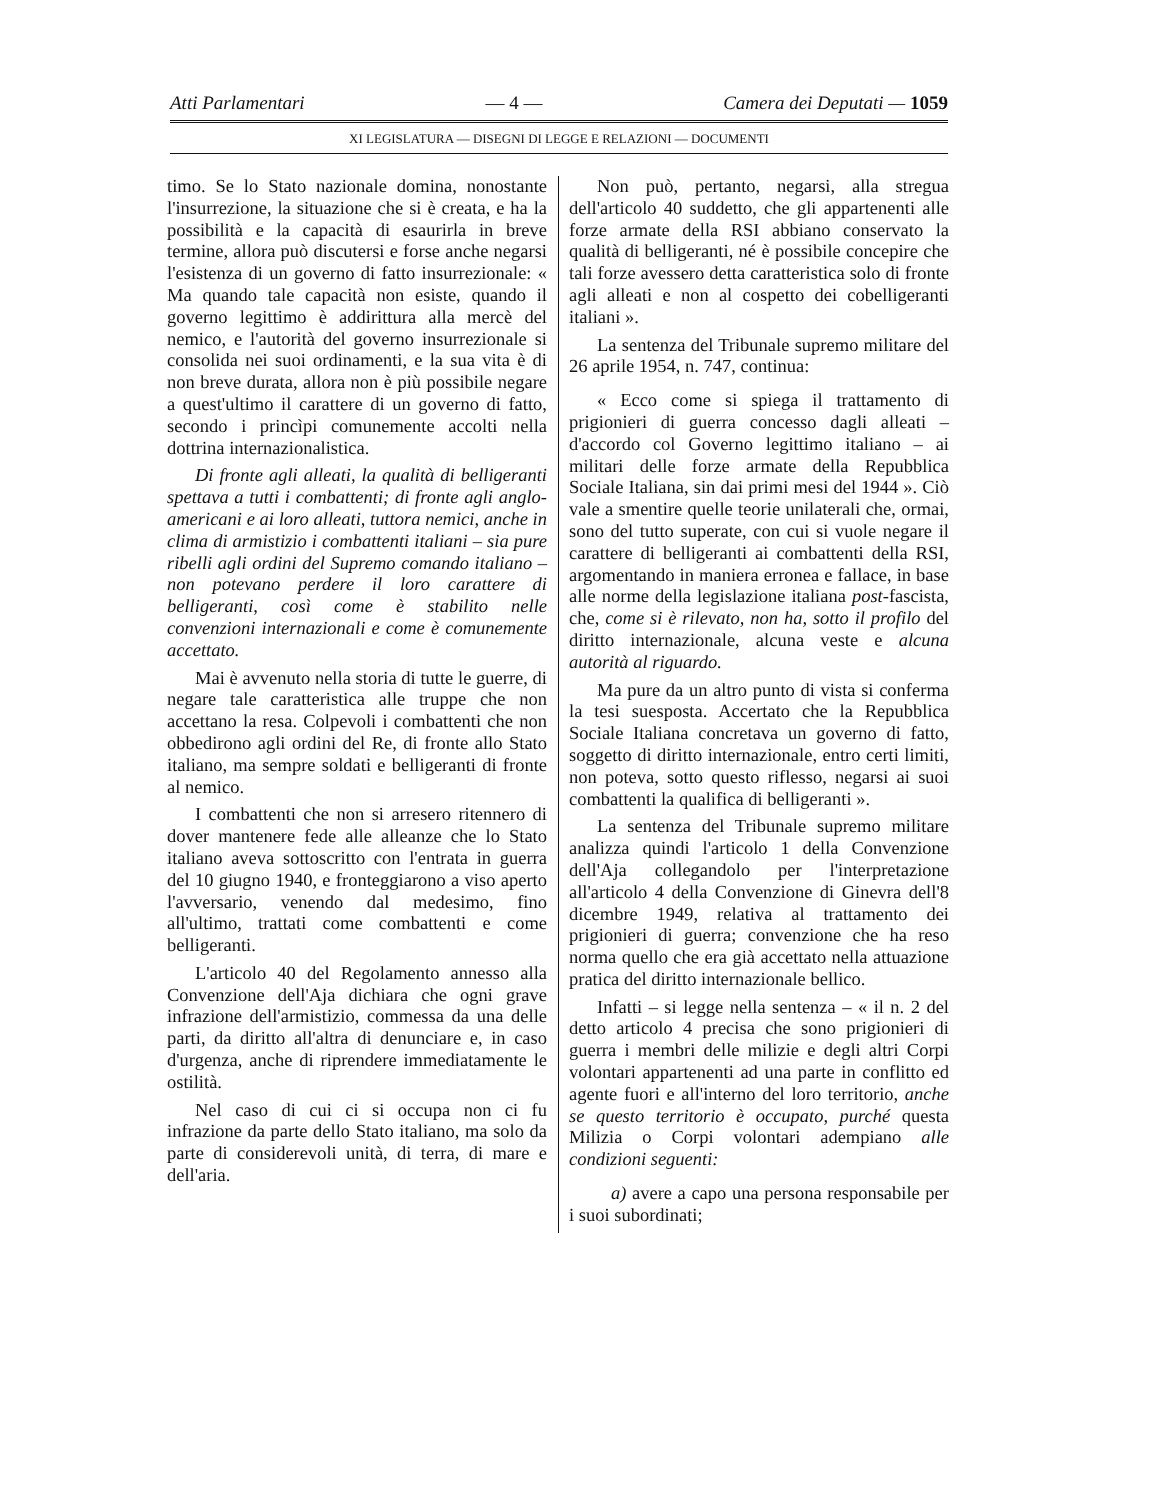Atti Parlamentari — 4 — Camera dei Deputati — 1059
XI LEGISLATURA — DISEGNI DI LEGGE E RELAZIONI — DOCUMENTI
timo. Se lo Stato nazionale domina, nonostante l'insurrezione, la situazione che si è creata, e ha la possibilità e la capacità di esaurirla in breve termine, allora può discutersi e forse anche negarsi l'esistenza di un governo di fatto insurrezionale: « Ma quando tale capacità non esiste, quando il governo legittimo è addirittura alla mercè del nemico, e l'autorità del governo insurrezionale si consolida nei suoi ordinamenti, e la sua vita è di non breve durata, allora non è più possibile negare a quest'ultimo il carattere di un governo di fatto, secondo i princìpi comunemente accolti nella dottrina internazionalistica.
Di fronte agli alleati, la qualità di belligeranti spettava a tutti i combattenti; di fronte agli anglo-americani e ai loro alleati, tuttora nemici, anche in clima di armistizio i combattenti italiani – sia pure ribelli agli ordini del Supremo comando italiano – non potevano perdere il loro carattere di belligeranti, così come è stabilito nelle convenzioni internazionali e come è comunemente accettato.
Mai è avvenuto nella storia di tutte le guerre, di negare tale caratteristica alle truppe che non accettano la resa. Colpevoli i combattenti che non obbedirono agli ordini del Re, di fronte allo Stato italiano, ma sempre soldati e belligeranti di fronte al nemico.
I combattenti che non si arresero ritennero di dover mantenere fede alle alleanze che lo Stato italiano aveva sottoscritto con l'entrata in guerra del 10 giugno 1940, e fronteggiarono a viso aperto l'avversario, venendo dal medesimo, fino all'ultimo, trattati come combattenti e come belligeranti.
L'articolo 40 del Regolamento annesso alla Convenzione dell'Aja dichiara che ogni grave infrazione dell'armistizio, commessa da una delle parti, da diritto all'altra di denunciare e, in caso d'urgenza, anche di riprendere immediatamente le ostilità.
Nel caso di cui ci si occupa non ci fu infrazione da parte dello Stato italiano, ma solo da parte di considerevoli unità, di terra, di mare e dell'aria.
Non può, pertanto, negarsi, alla stregua dell'articolo 40 suddetto, che gli appartenenti alle forze armate della RSI abbiano conservato la qualità di belligeranti, né è possibile concepire che tali forze avessero detta caratteristica solo di fronte agli alleati e non al cospetto dei cobelligeranti italiani ».
La sentenza del Tribunale supremo militare del 26 aprile 1954, n. 747, continua:
« Ecco come si spiega il trattamento di prigionieri di guerra concesso dagli alleati – d'accordo col Governo legittimo italiano – ai militari delle forze armate della Repubblica Sociale Italiana, sin dai primi mesi del 1944 ». Ciò vale a smentire quelle teorie unilaterali che, ormai, sono del tutto superate, con cui si vuole negare il carattere di belligeranti ai combattenti della RSI, argomentando in maniera erronea e fallace, in base alle norme della legislazione italiana post-fascista, che, come si è rilevato, non ha, sotto il profilo del diritto internazionale, alcuna veste e alcuna autorità al riguardo.
Ma pure da un altro punto di vista si conferma la tesi suesposta. Accertato che la Repubblica Sociale Italiana concretava un governo di fatto, soggetto di diritto internazionale, entro certi limiti, non poteva, sotto questo riflesso, negarsi ai suoi combattenti la qualifica di belligeranti ».
La sentenza del Tribunale supremo militare analizza quindi l'articolo 1 della Convenzione dell'Aja collegandolo per l'interpretazione all'articolo 4 della Convenzione di Ginevra dell'8 dicembre 1949, relativa al trattamento dei prigionieri di guerra; convenzione che ha reso norma quello che era già accettato nella attuazione pratica del diritto internazionale bellico.
Infatti – si legge nella sentenza – « il n. 2 del detto articolo 4 precisa che sono prigionieri di guerra i membri delle milizie e degli altri Corpi volontari appartenenti ad una parte in conflitto ed agente fuori e all'interno del loro territorio, anche se questo territorio è occupato, purché questa Milizia o Corpi volontari adempiano alle condizioni seguenti:
a) avere a capo una persona responsabile per i suoi subordinati;